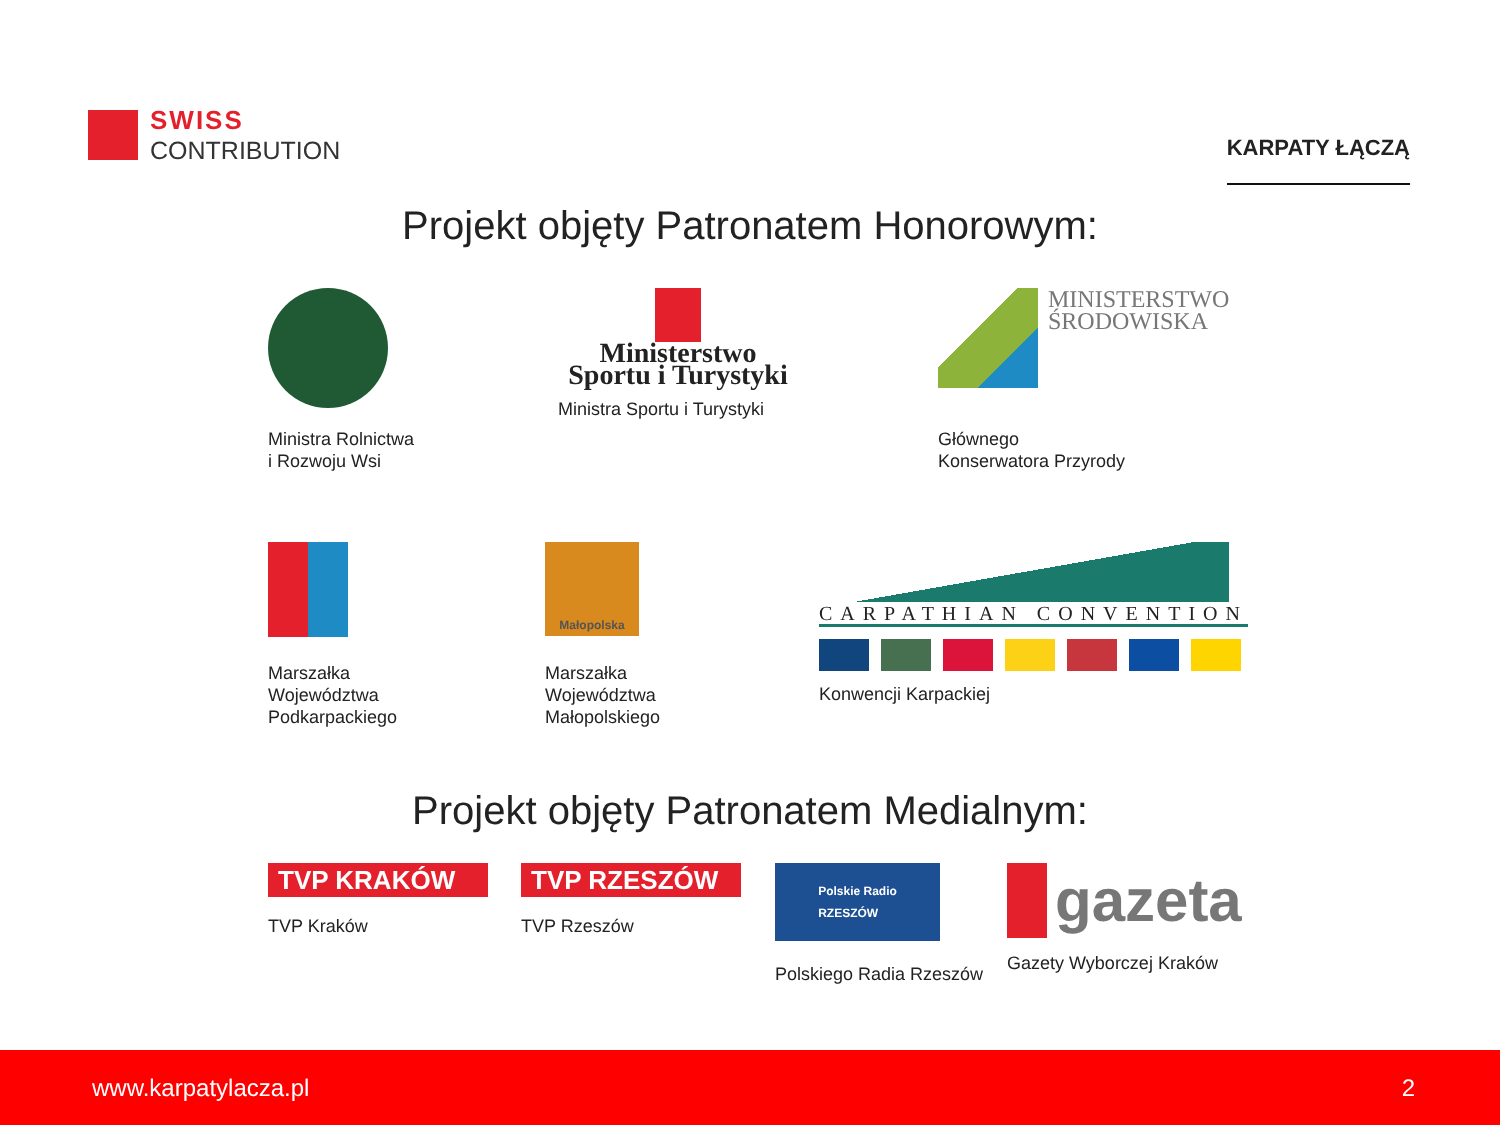SWISS
CONTRIBUTION
KARPATY ŁĄCZĄ
Projekt objęty Patronatem Honorowym:
Ministra Rolnictwa
i Rozwoju Wsi
Ministerstwo
Sportu i Turystyki
Ministra Sportu i Turystyki
MINISTERSTWO
ŚRODOWISKA
Głównego
Konserwatora Przyrody
Marszałka
Województwa
Podkarpackiego
Małopolska
Marszałka
Województwa
Małopolskiego
CARPATHIAN CONVENTION
Konwencji Karpackiej
Projekt objęty Patronatem Medialnym:
TVP KRAKÓW
TVP Kraków
TVP RZESZÓW
TVP Rzeszów
Polskie Radio
RZESZÓW
Polskiego Radia Rzeszów
gazeta
Gazety Wyborczej Kraków
www.karpatylacza.pl 2